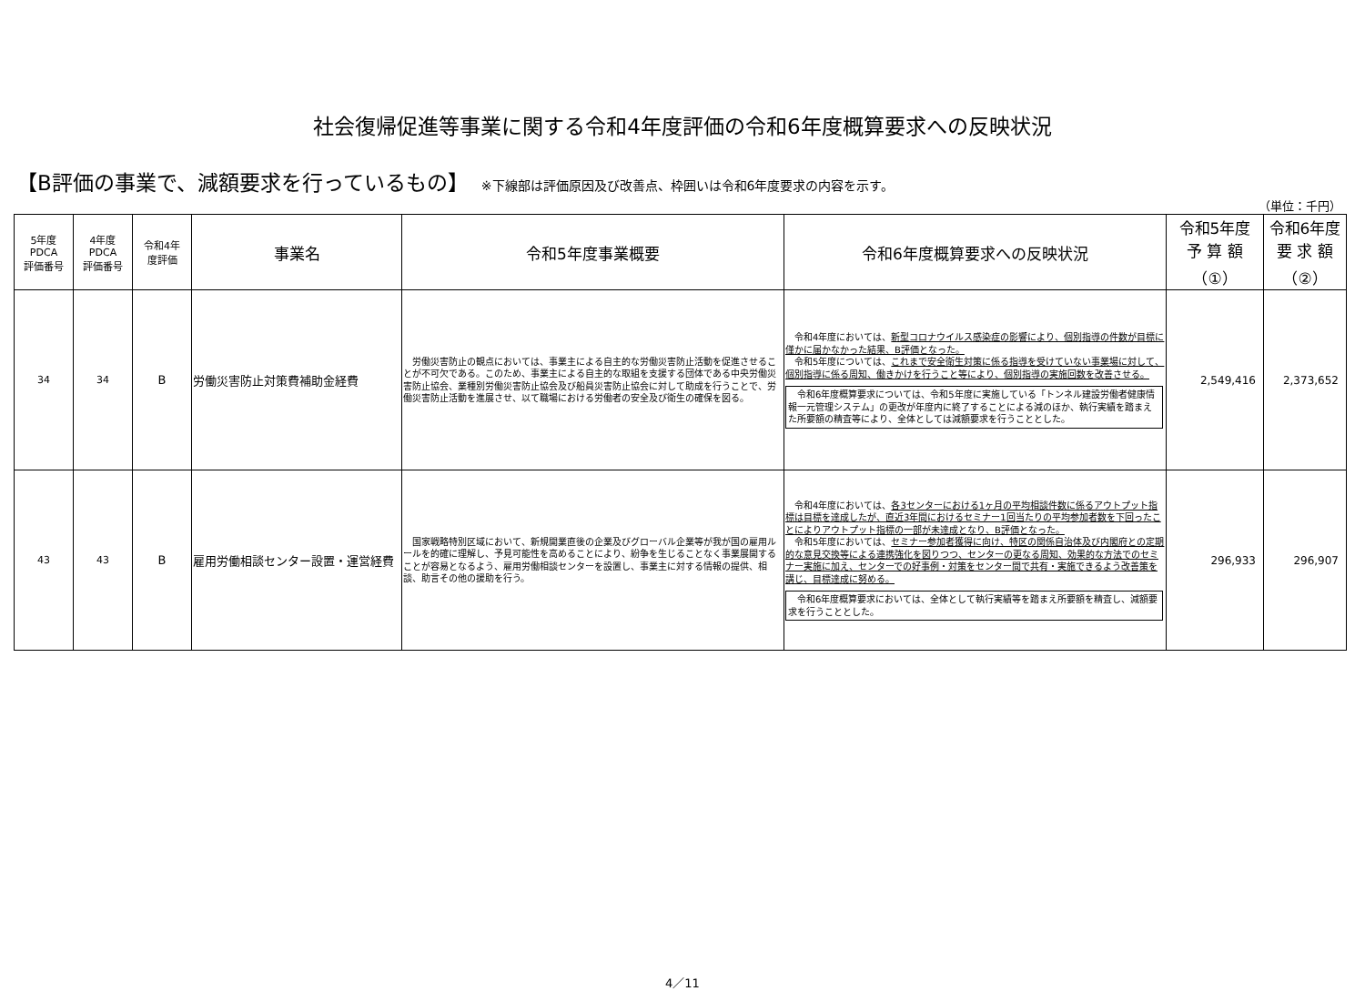社会復帰促進等事業に関する令和4年度評価の令和6年度概算要求への反映状況
【B評価の事業で、減額要求を行っているもの】 ※下線部は評価原因及び改善点、枠囲いは令和6年度要求の内容を示す。
（単位：千円）
| 5年度 PDCA 評価番号 | 4年度 PDCA 評価番号 | 令和4年 度評価 | 事業名 | 令和5年度事業概要 | 令和6年度概算要求への反映状況 | 令和5年度 予 算 額 （①） | 令和6年度 要 求 額 （②） |
| --- | --- | --- | --- | --- | --- | --- | --- |
| 34 | 34 | B | 労働災害防止対策費補助金経費 | 労働災害防止の観点においては、事業主による自主的な労働災害防止活動を促進させることが不可欠である。このため、事業主による自主的な取組を支援する団体である中央労働災害防止協会、業種別労働災害防止協会及び船員災害防止協会に対して助成を行うことで、労働災害防止活動を進展させ、以て職場における労働者の安全及び衛生の確保を図る。 | 令和4年度においては、 新型コロナウイルス感染症の影響により、個別指導の件数が目標に僅かに届かなかった結果、B評価となった。 令和5年度については、 これまで安全衛生対策に係る指導を受けていない事業場に対して、個別指導に係る周知、働きかけを行うこと等により、個別指導の実施回数を改善させる。 令和6年度概算要求については、令和5年度に実施している「トンネル建設労働者健康情報一元管理システム」の更改が年度内に終了することによる減のほか、執行実績を踏まえた所要額の精査等により、全体としては減額要求を行うこととした。 | 2,549,416 | 2,373,652 |
| 43 | 43 | B | 雇用労働相談センター設置・運営経費 | 国家戦略特別区域において、新規開業直後の企業及びグローバル企業等が我が国の雇用ルールを的確に理解し、予見可能性を高めることにより、紛争を生じることなく事業展開することが容易となるよう、雇用労働相談センターを設置し、事業主に対する情報の提供、相談、助言その他の援助を行う。 | 令和4年度においては、 各3センターにおける1ヶ月の平均相談件数に係るアウトプット指標は目標を達成したが、直近3年間におけるセミナー1回当たりの平均参加者数を下回ったことによりアウトプット指標の一部が未達成となり、B評価となった。 令和5年度においては、 セミナー参加者獲得に向け、特区の関係自治体及び内閣府との定期的な意見交換等による連携強化を図りつつ、センターの更なる周知、効果的な方法でのセミナー実施に加え、センターでの好事例・対策をセンター間で共有・実施できるよう改善策を講じ、目標達成に努める。 令和6年度概算要求においては、全体として執行実績等を踏まえ所要額を精査し、減額要求を行うこととした。 | 296,933 | 296,907 |
4／11